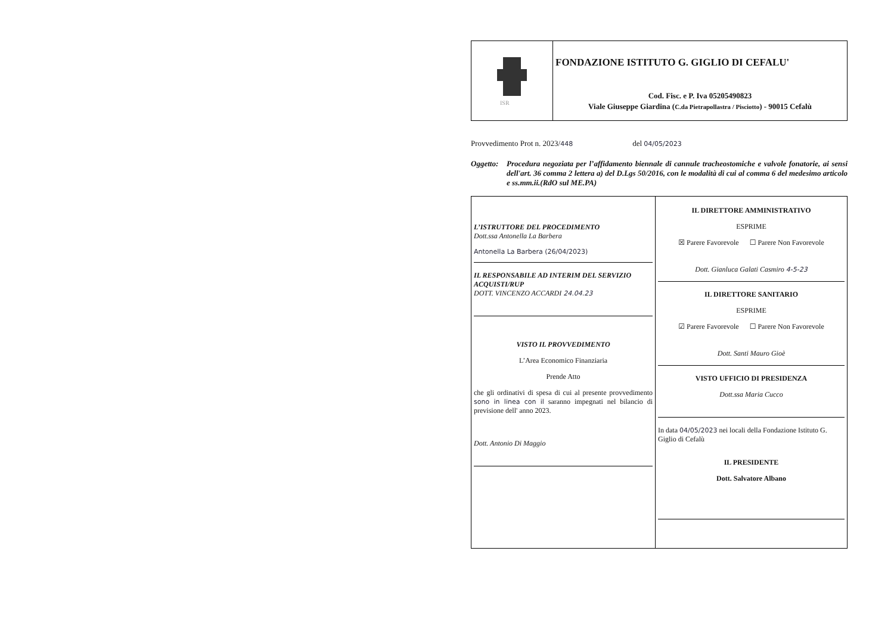ISR
FONDAZIONE ISTITUTO G. GIGLIO DI CEFALU'
Cod. Fisc. e P. Iva 05205490823
Viale Giuseppe Giardina (C.da Pietrapollastra / Pisciotto) - 90015 Cefalù
Provvedimento Prot n. 2023/448
del 04/05/2023
Oggetto:
Procedura negoziata per l’affidamento biennale di cannule tracheostomiche e valvole fonatorie, ai sensi dell'art. 36 comma 2 lettera a) del D.Lgs 50/2016, con le modalità di cui al comma 6 del medesimo articolo e ss.mm.ii.(RdO sul ME.PA)
L’ISTRUTTORE DEL PROCEDIMENTO
Dott.ssa Antonella La Barbera
Antonella La Barbera (26/04/2023)
IL RESPONSABILE AD INTERIM DEL SERVIZIO ACQUISTI/RUP
DOTT. VINCENZO ACCARDI 24.04.23
VISTO IL PROVVEDIMENTO
L’Area Economico Finanziaria
Prende Atto
che gli ordinativi di spesa di cui al presente provvedimento sono in linea con il saranno impegnati nel bilancio di previsione dell' anno 2023.
Dott. Antonio Di Maggio
IL DIRETTORE AMMINISTRATIVO
ESPRIME
☒ Parere Favorevole ☐ Parere Non Favorevole
Dott. Gianluca Galati Casmiro 4-5-23
IL DIRETTORE SANITARIO
ESPRIME
☑ Parere Favorevole ☐ Parere Non Favorevole
Dott. Santi Mauro Gioè
VISTO UFFICIO DI PRESIDENZA
Dott.ssa Maria Cucco
In data 04/05/2023 nei locali della Fondazione Istituto G. Giglio di Cefalù
IL PRESIDENTE
Dott. Salvatore Albano